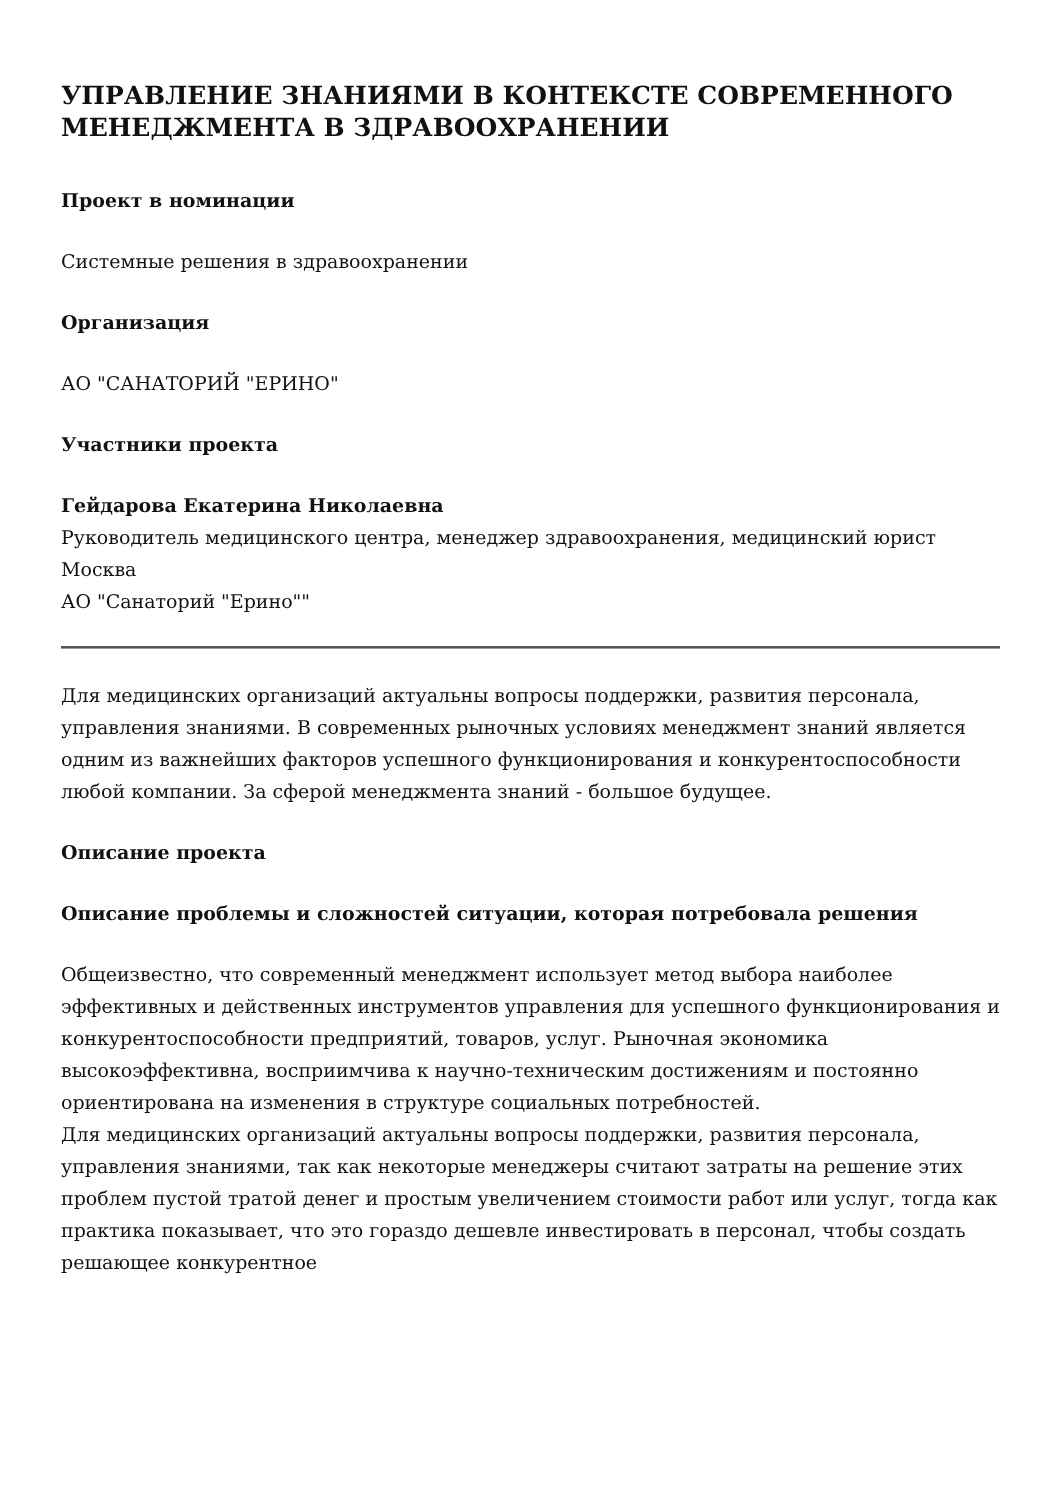УПРАВЛЕНИЕ ЗНАНИЯМИ В КОНТЕКСТЕ СОВРЕМЕННОГО МЕНЕДЖМЕНТА В ЗДРАВООХРАНЕНИИ
Проект в номинации
Системные решения в здравоохранении
Организация
АО "САНАТОРИЙ "ЕРИНО"
Участники проекта
Гейдарова Екатерина Николаевна
Руководитель медицинского центра, менеджер здравоохранения, медицинский юрист
Москва
АО "Санаторий "Ерино""
Для медицинских организаций актуальны вопросы поддержки, развития персонала, управления знаниями. В современных рыночных условиях менеджмент знаний является одним из важнейших факторов успешного функционирования и конкурентоспособности любой компании. За сферой менеджмента знаний - большое будущее.
Описание проекта
Описание проблемы и сложностей ситуации, которая потребовала решения
Общеизвестно, что современный менеджмент использует метод выбора наиболее эффективных и действенных инструментов управления для успешного функционирования и конкурентоспособности предприятий, товаров, услуг. Рыночная экономика высокоэффективна, восприимчива к научно-техническим достижениям и постоянно ориентирована на изменения в структуре социальных потребностей.
Для медицинских организаций актуальны вопросы поддержки, развития персонала, управления знаниями, так как некоторые менеджеры считают затраты на решение этих проблем пустой тратой денег и простым увеличением стоимости работ или услуг, тогда как практика показывает, что это гораздо дешевле инвестировать в персонал, чтобы создать решающее конкурентное